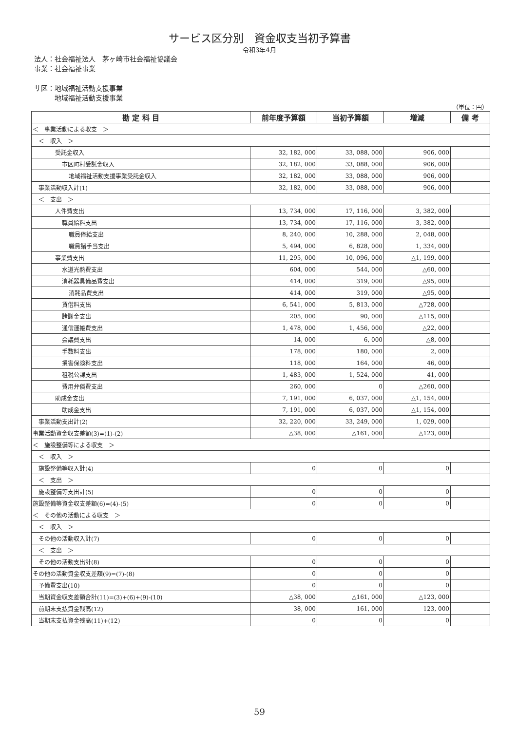サービス区分別　資金収支当初予算書
令和3年4月
法人：社会福祉法人　茅ヶ崎市社会福祉協議会
事業：社会福祉事業
サ区：地域福祉活動支援事業
　　　地域福祉活動支援事業
（単位：円）
| 勘 定 科 目 | 前年度予算額 | 当初予算額 | 増減 | 備 考 |
| --- | --- | --- | --- | --- |
| ＜ 事業活動による収支 ＞ | | | | |
| ＜ 収入 ＞ | | | | |
| 受託金収入 | 32, 182, 000 | 33, 088, 000 | 906, 000 | |
| 市区町村受託金収入 | 32, 182, 000 | 33, 088, 000 | 906, 000 | |
| 地域福祉活動支援事業受託金収入 | 32, 182, 000 | 33, 088, 000 | 906, 000 | |
| 事業活動収入計(1) | 32, 182, 000 | 33, 088, 000 | 906, 000 | |
| ＜ 支出 ＞ | | | | |
| 人件費支出 | 13, 734, 000 | 17, 116, 000 | 3, 382, 000 | |
| 職員給料支出 | 13, 734, 000 | 17, 116, 000 | 3, 382, 000 | |
| 職員俸給支出 | 8, 240, 000 | 10, 288, 000 | 2, 048, 000 | |
| 職員諸手当支出 | 5, 494, 000 | 6, 828, 000 | 1, 334, 000 | |
| 事業費支出 | 11, 295, 000 | 10, 096, 000 | △1, 199, 000 | |
| 水道光熱費支出 | 604, 000 | 544, 000 | △60, 000 | |
| 消耗器具備品費支出 | 414, 000 | 319, 000 | △95, 000 | |
| 消耗品費支出 | 414, 000 | 319, 000 | △95, 000 | |
| 賃借料支出 | 6, 541, 000 | 5, 813, 000 | △728, 000 | |
| 諸謝金支出 | 205, 000 | 90, 000 | △115, 000 | |
| 通信運搬費支出 | 1, 478, 000 | 1, 456, 000 | △22, 000 | |
| 会議費支出 | 14, 000 | 6, 000 | △8, 000 | |
| 手数料支出 | 178, 000 | 180, 000 | 2, 000 | |
| 損害保険料支出 | 118, 000 | 164, 000 | 46, 000 | |
| 租税公課支出 | 1, 483, 000 | 1, 524, 000 | 41, 000 | |
| 費用弁償費支出 | 260, 000 | 0 | △260, 000 | |
| 助成金支出 | 7, 191, 000 | 6, 037, 000 | △1, 154, 000 | |
| 助成金支出 | 7, 191, 000 | 6, 037, 000 | △1, 154, 000 | |
| 事業活動支出計(2) | 32, 220, 000 | 33, 249, 000 | 1, 029, 000 | |
| 事業活動資金収支差額(3)=(1)-(2) | △38, 000 | △161, 000 | △123, 000 | |
| ＜ 施設整備等による収支 ＞ | | | | |
| ＜ 収入 ＞ | | | | |
| 施設整備等収入計(4) | 0 | 0 | 0 | |
| ＜ 支出 ＞ | | | | |
| 施設整備等支出計(5) | 0 | 0 | 0 | |
| 施設整備等資金収支差額(6)=(4)-(5) | 0 | 0 | 0 | |
| ＜ その他の活動による収支 ＞ | | | | |
| ＜ 収入 ＞ | | | | |
| その他の活動収入計(7) | 0 | 0 | 0 | |
| ＜ 支出 ＞ | | | | |
| その他の活動支出計(8) | 0 | 0 | 0 | |
| その他の活動資金収支差額(9)=(7)-(8) | 0 | 0 | 0 | |
| 予備費支出(10) | 0 | 0 | 0 | |
| 当期資金収支差額合計(11)=(3)+(6)+(9)-(10) | △38, 000 | △161, 000 | △123, 000 | |
| 前期末支払資金残高(12) | 38, 000 | 161, 000 | 123, 000 | |
| 当期末支払資金残高(11)+(12) | 0 | 0 | 0 | |
59